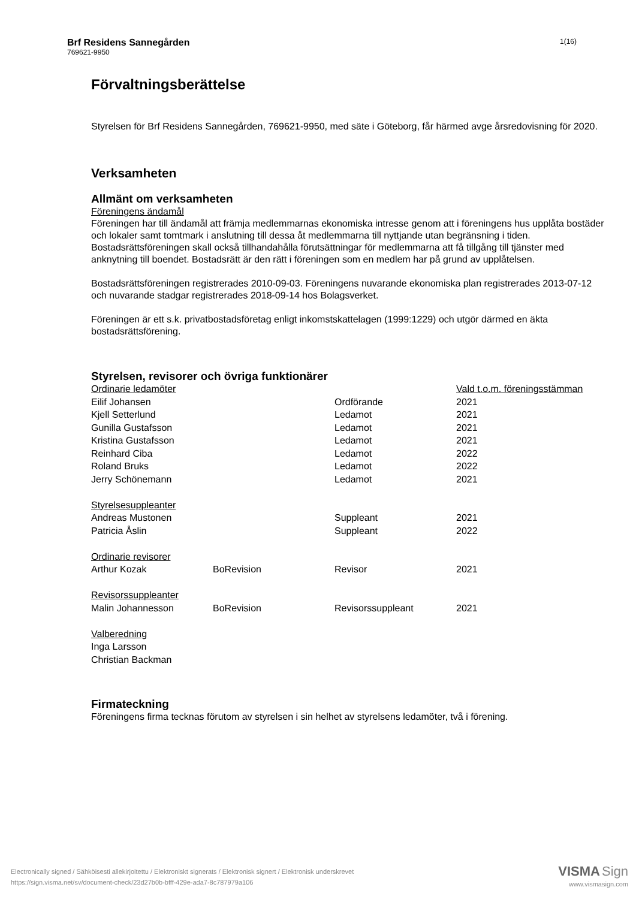Brf Residens Sannegården
769621-9950
1(16)
Förvaltningsberättelse
Styrelsen för Brf Residens Sannegården, 769621-9950, med säte i Göteborg, får härmed avge årsredovisning för 2020.
Verksamheten
Allmänt om verksamheten
Föreningens ändamål
Föreningen har till ändamål att främja medlemmarnas ekonomiska intresse genom att i föreningens hus upplåta bostäder och lokaler samt tomtmark i anslutning till dessa åt medlemmarna till nyttjande utan begränsning i tiden. Bostadsrättsföreningen skall också tillhandahålla förutsättningar för medlemmarna att få tillgång till tjänster med anknytning till boendet. Bostadsrätt är den rätt i föreningen som en medlem har på grund av upplåtelsen.
Bostadsrättsföreningen registrerades 2010-09-03. Föreningens nuvarande ekonomiska plan registrerades 2013-07-12 och nuvarande stadgar registrerades 2018-09-14 hos Bolagsverket.
Föreningen är ett s.k. privatbostadsföretag enligt inkomstskattelagen (1999:1229) och utgör därmed en äkta bostadsrättsförening.
Styrelsen, revisorer och övriga funktionärer
| Ordinarie ledamöter | | | Vald t.o.m. föreningsstämman |
| Eilif Johansen | | Ordförande | 2021 |
| Kjell Setterlund | | Ledamot | 2021 |
| Gunilla Gustafsson | | Ledamot | 2021 |
| Kristina Gustafsson | | Ledamot | 2021 |
| Reinhard Ciba | | Ledamot | 2022 |
| Roland Bruks | | Ledamot | 2022 |
| Jerry Schönemann | | Ledamot | 2021 |
| Styrelsesuppleanter | | | |
| Andreas Mustonen | | Suppleant | 2021 |
| Patricia Åslin | | Suppleant | 2022 |
| Ordinarie revisorer | | | |
| Arthur Kozak | BoRevision | Revisor | 2021 |
| Revisorssuppleanter | | | |
| Malin Johannesson | BoRevision | Revisorssuppleant | 2021 |
| Valberedning | | | |
| Inga Larsson | | | |
| Christian Backman | | | |
Firmateckning
Föreningens firma tecknas förutom av styrelsen i sin helhet av styrelsens ledamöter, två i förening.
Electronically signed / Sähköisesti allekirjoitettu / Elektroniskt signerats / Elektronisk signert / Elektronisk underskrevet
https://sign.visma.net/sv/document-check/23d27b0b-bfff-429e-ada7-8c787979a106
VISMA Sign
www.vismasign.com